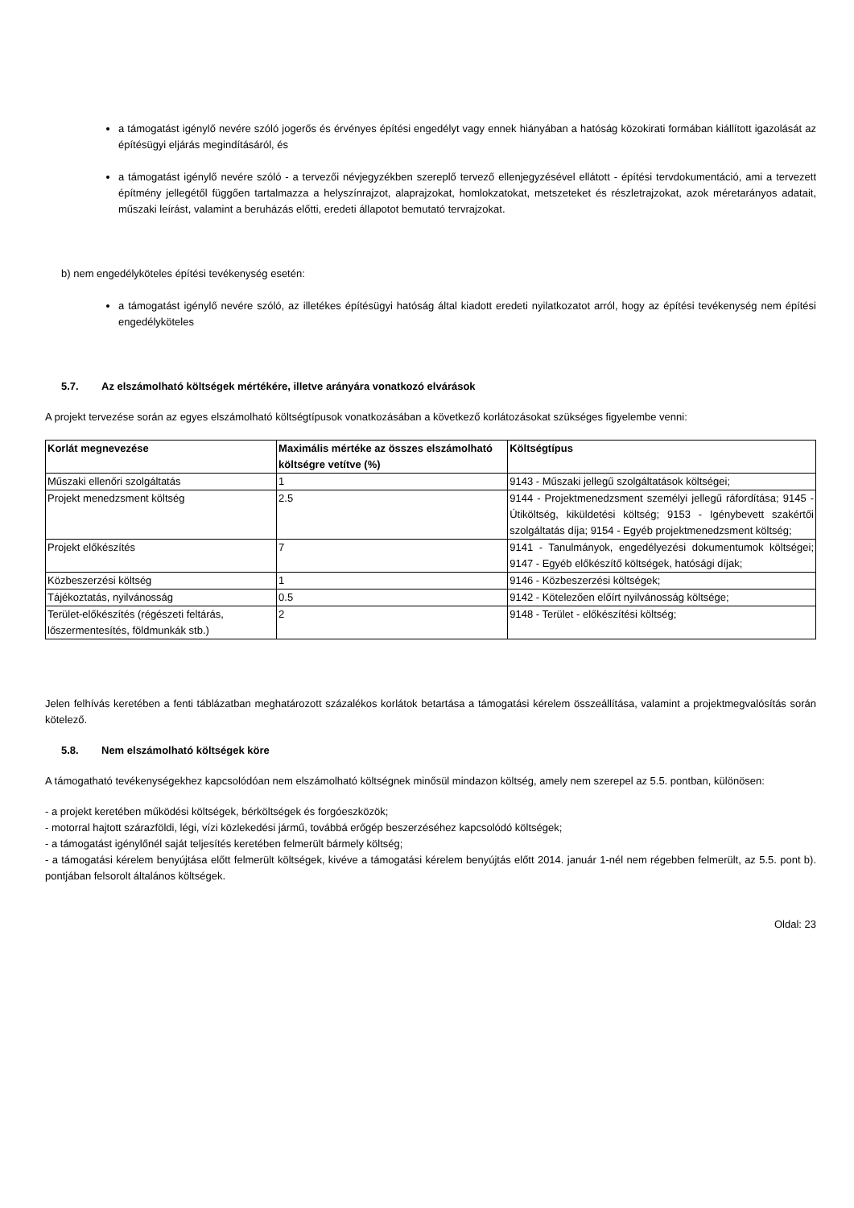a támogatást igénylő nevére szóló jogerős és érvényes építési engedélyt vagy ennek hiányában a hatóság közokirati formában kiállított igazolását az építésügyi eljárás megindításáról, és
a támogatást igénylő nevére szóló - a tervezői névjegyzékben szereplő tervező ellenjegyzésével ellátott - építési tervdokumentáció, ami a tervezett építmény jellegétől függően tartalmazza a helyszínrajzot, alaprajzokat, homlokzatokat, metszeteket és részletrajzokat, azok méretarányos adatait, műszaki leírást, valamint a beruházás előtti, eredeti állapotot bemutató tervrajzokat.
b) nem engedélyköteles építési tevékenység esetén:
a támogatást igénylő nevére szóló, az illetékes építésügyi hatóság által kiadott eredeti nyilatkozatot arról, hogy az építési tevékenység nem építési engedélyköteles
5.7. Az elszámolható költségek mértékére, illetve arányára vonatkozó elvárások
A projekt tervezése során az egyes elszámolható költségtípusok vonatkozásában a következő korlátozásokat szükséges figyelembe venni:
| Korlát megnevezése | Maximális mértéke az összes elszámolható költségre vetítve (%) | Költségtípus |
| --- | --- | --- |
| Műszaki ellenőri szolgáltatás | 1 | 9143 - Műszaki jellegű szolgáltatások költségei; |
| Projekt menedzsment költség | 2.5 | 9144 - Projektmenedzsment személyi jellegű ráfordítása; 9145 - Útiköltség, kiküldetési költség; 9153 - Igénybevett szakértői szolgáltatás díja; 9154 - Egyéb projektmenedzsment költség; |
| Projekt előkészítés | 7 | 9141 - Tanulmányok, engedélyezési dokumentumok költségei; 9147 - Egyéb előkészítő költségek, hatósági díjak; |
| Közbeszerzési költség | 1 | 9146 - Közbeszerzési költségek; |
| Tájékoztatás, nyilvánosság | 0.5 | 9142 - Kötelezően előírt nyilvánosság költsége; |
| Terület-előkészítés (régészeti feltárás, lőszermentesítés, földmunkák stb.) | 2 | 9148 - Terület - előkészítési költség; |
Jelen felhívás keretében a fenti táblázatban meghatározott százalékos korlátok betartása a támogatási kérelem összeállítása, valamint a projektmegvalósítás során kötelező.
5.8. Nem elszámolható költségek köre
A támogatható tevékenységekhez kapcsolódóan nem elszámolható költségnek minősül mindazon költség, amely nem szerepel az 5.5. pontban, különösen:
- a projekt keretében működési költségek, bérköltségek és forgóeszközök;
- motorral hajtott szárazföldi, légi, vízi közlekedési jármű, továbbá erőgép beszerzéséhez kapcsolódó költségek;
- a támogatást igénylőnél saját teljesítés keretében felmerült bármely költség;
- a támogatási kérelem benyújtása előtt felmerült költségek, kivéve a támogatási kérelem benyújtás előtt 2014. január 1-nél nem régebben felmerült, az 5.5. pont b). pontjában felsorolt általános költségek.
Oldal: 23